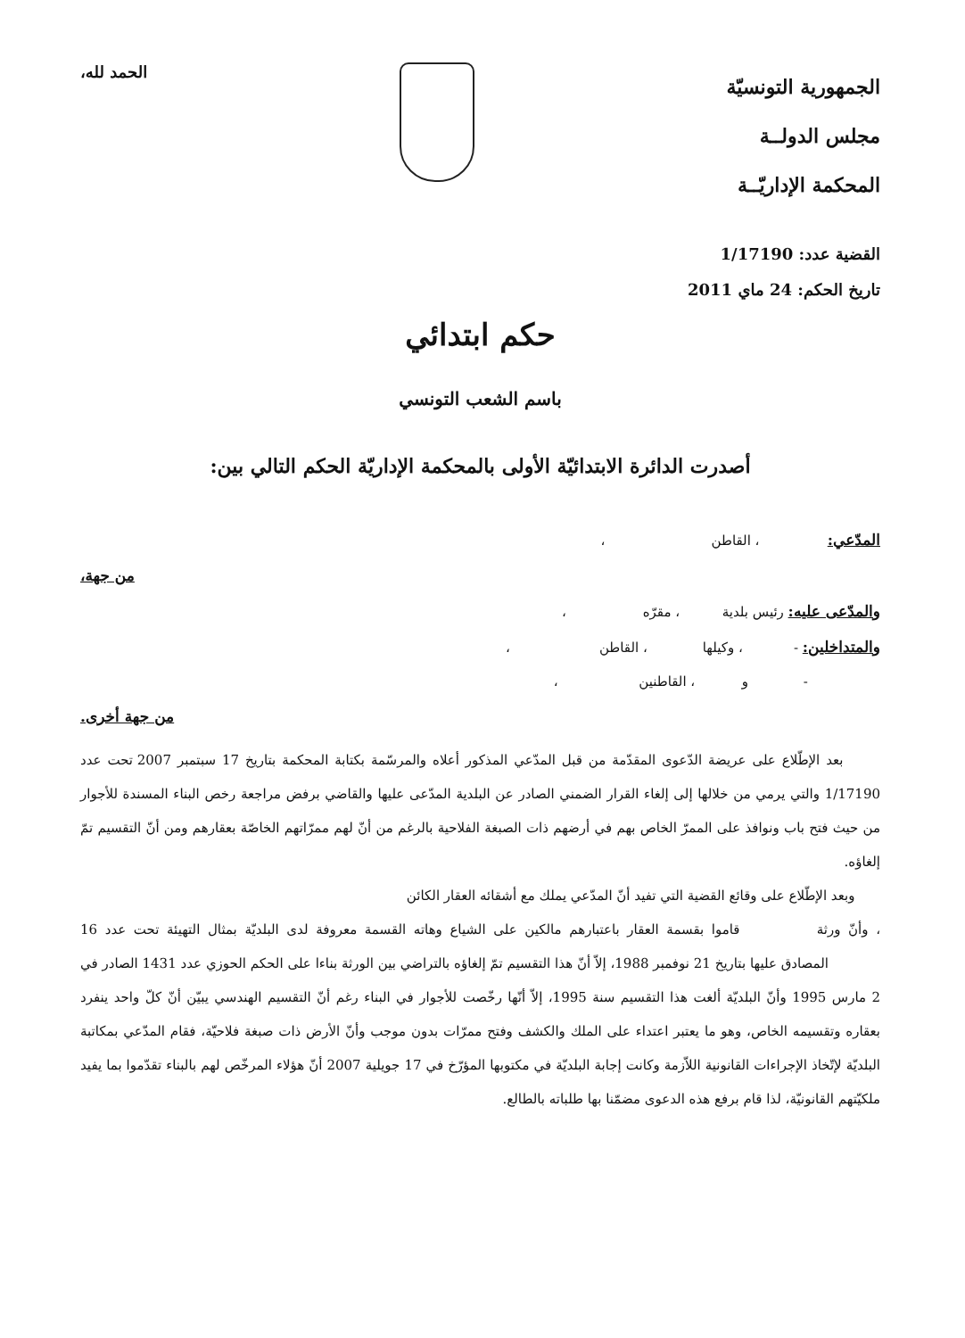الجمهورية التونسيّة
مجلس الدولــة
المحكمة الإداريّــة
الحمد لله،
القضية عدد: 1/17190
تاريخ الحكم: 24 ماي 2011
حكم ابتدائي
باسم الشعب التونسي
أصدرت الدائرة الابتدائيّة الأولى بالمحكمة الإداريّة الحكم التالي بين:
المدّعي: ، القاطن ،
من جهة،
والمدّعى عليه: رئيس بلدية ، مقرّه ،
والمتداخلين: - ، وكيلها ، القاطن ،
- و ، القاطنين ،
من جهة أخرى.
بعد الإطّلاع على عريضة الدّعوى المقدّمة من قبل المدّعي المذكور أعلاه والمرسّمة بكتابة المحكمة بتاريخ 17 سبتمبر 2007 تحت عدد 1/17190 والتي يرمي من خلالها إلى إلغاء القرار الضمني الصادر عن البلدية المدّعى عليها والقاضي برفض مراجعة رخص البناء المسندة للأجوار من حيث فتح باب ونوافذ على الممرّ الخاص بهم في أرضهم ذات الصبغة الفلاحية بالرغم من أنّ لهم ممرّاتهم الخاصّة بعقارهم ومن أنّ التقسيم تمّ إلغاؤه.
وبعد الإطّلاع على وقائع القضية التي تفيد أنّ المدّعي يملك مع أشقائه العقار الكائن
، وأنّ ورثة قاموا بقسمة العقار باعتبارهم مالكين على الشياع وهاته القسمة معروفة لدى البلديّة بمثال التهيئة تحت عدد 16 المصادق عليها بتاريخ 21 نوفمبر 1988، إلاّ أنّ هذا التقسيم تمّ إلغاؤه بالتراضي بين الورثة بناءا على الحكم الحوزي عدد 1431 الصادر في 2 مارس 1995 وأنّ البلديّة ألغت هذا التقسيم سنة 1995، إلاّ أنّها رخّصت للأجوار في البناء رغم أنّ التقسيم الهندسي يبيّن أنّ كلّ واحد ينفرد بعقاره وتقسيمه الخاص، وهو ما يعتبر اعتداء على الملك والكشف وفتح ممرّات بدون موجب وأنّ الأرض ذات صبغة فلاحيّة، فقام المدّعي بمكاتبة البلديّة لإتّخاذ الإجراءات القانونية اللاّزمة وكانت إجابة البلديّة في مكتوبها المؤرّخ في 17 جويلية 2007 أنّ هؤلاء المرخّص لهم بالبناء تقدّموا بما يفيد ملكيّتهم القانونيّة، لذا قام برفع هذه الدعوى مضمّنا بها طلباته بالطالع.